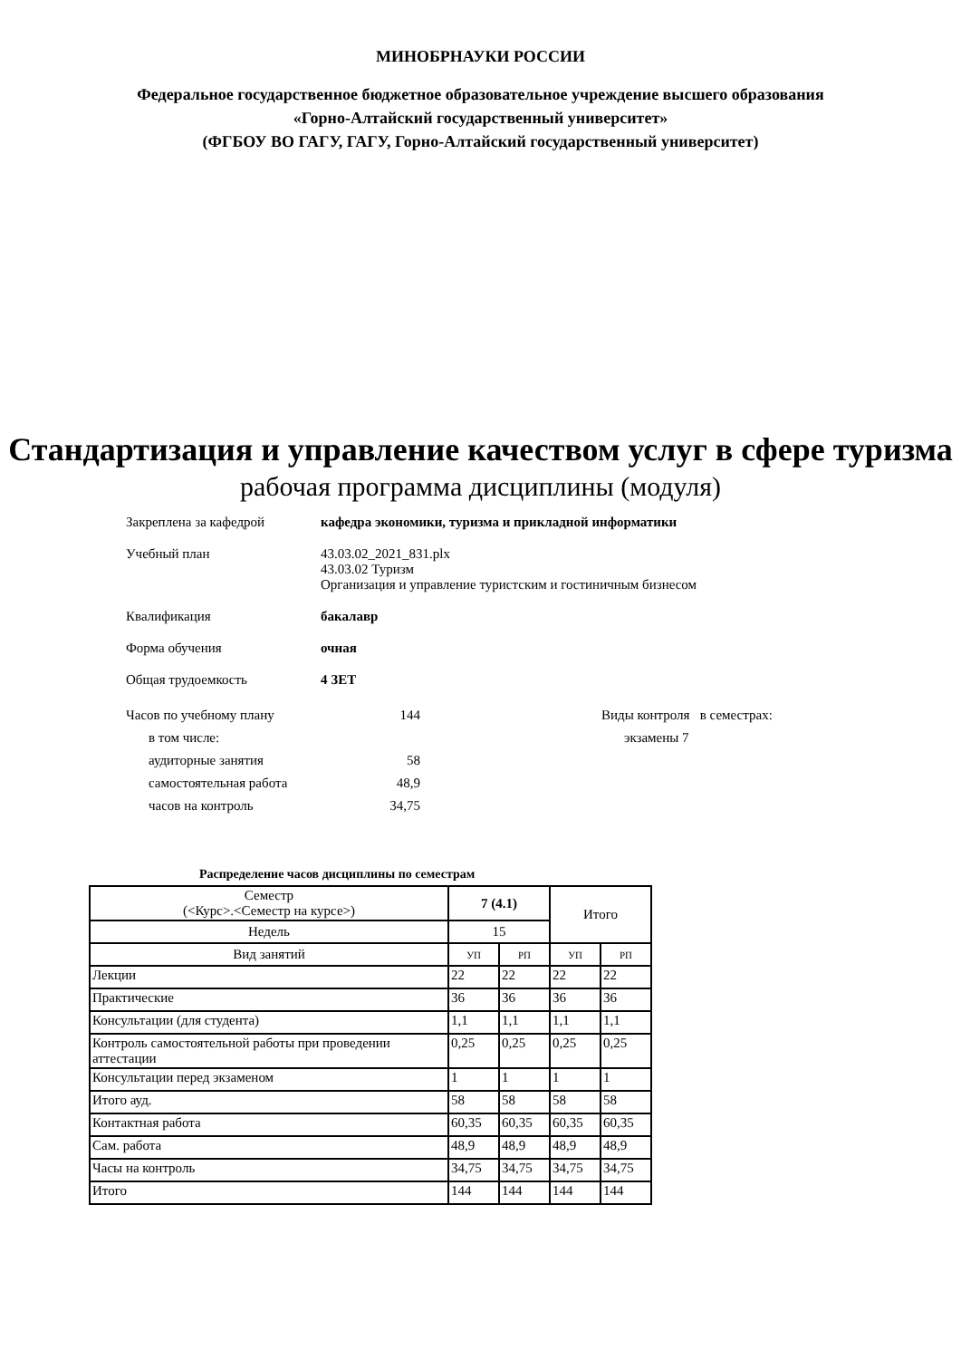МИНОБРНАУКИ РОССИИ
Федеральное государственное бюджетное образовательное учреждение высшего образования
«Горно-Алтайский государственный университет»
(ФГБОУ ВО ГАГУ, ГАГУ, Горно-Алтайский государственный университет)
Стандартизация и управление качеством услуг в сфере туризма
рабочая программа дисциплины (модуля)
Закреплена за кафедрой кафедра экономики, туризма и прикладной информатики
Учебный план 43.03.02_2021_831.plx
43.03.02 Туризм
Организация и управление туристским и гостиничным бизнесом
Квалификация бакалавр
Форма обучения очная
Общая трудоемкость 4 ЗЕТ
Часов по учебному плану 144
в том числе:
аудиторные занятия 58
самостоятельная работа 48,9
часов на контроль 34,75
Виды контроля в семестрах:
экзамены 7
Распределение часов дисциплины по семестрам
| Семестр (<Курс>.<Семестр на курсе>) | 7 (4.1) | | Итого | |
| Недель | 15 | | | |
| Вид занятий | УП | РП | УП | РП |
| Лекции | 22 | 22 | 22 | 22 |
| Практические | 36 | 36 | 36 | 36 |
| Консультации (для студента) | 1,1 | 1,1 | 1,1 | 1,1 |
| Контроль самостоятельной работы при проведении аттестации | 0,25 | 0,25 | 0,25 | 0,25 |
| Консультации перед экзаменом | 1 | 1 | 1 | 1 |
| Итого ауд. | 58 | 58 | 58 | 58 |
| Контактная работа | 60,35 | 60,35 | 60,35 | 60,35 |
| Сам. работа | 48,9 | 48,9 | 48,9 | 48,9 |
| Часы на контроль | 34,75 | 34,75 | 34,75 | 34,75 |
| Итого | 144 | 144 | 144 | 144 |